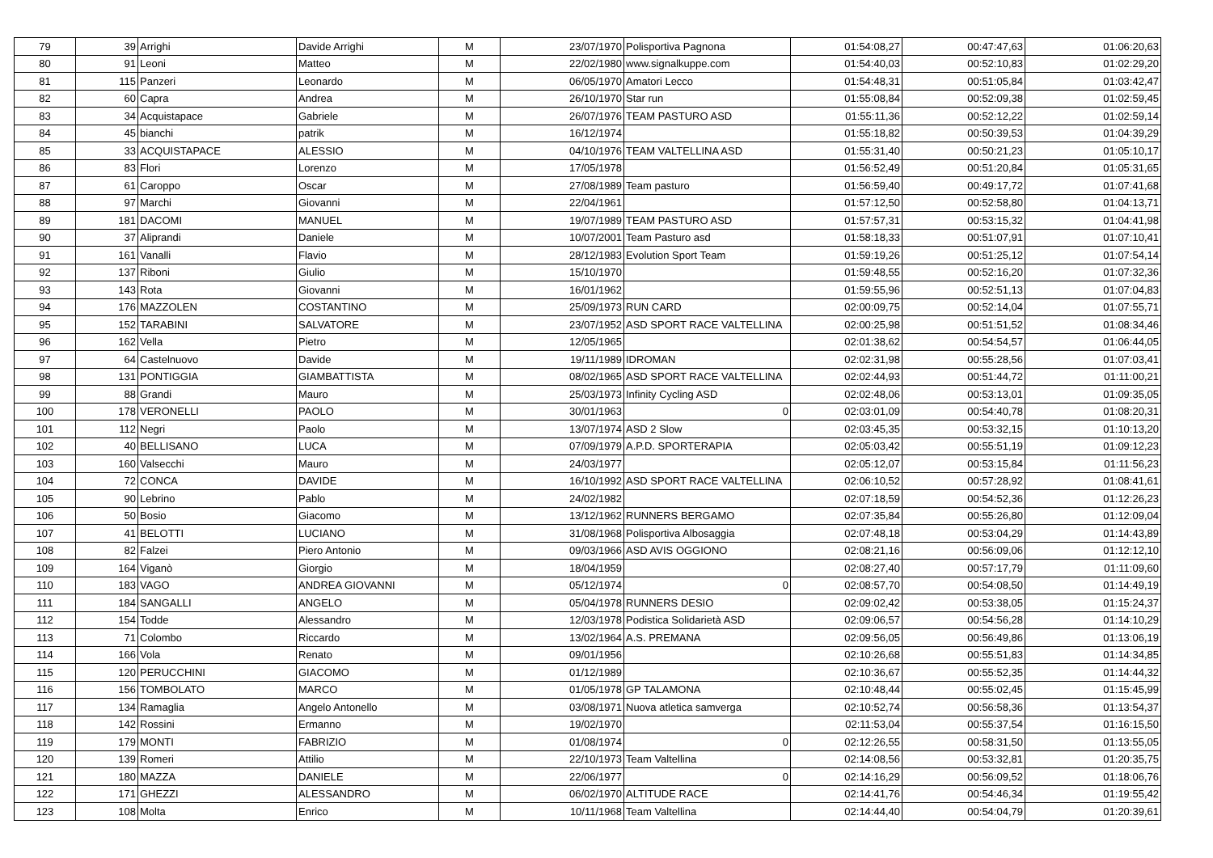| 79 | 39 | Arrighi | Davide Arrighi | M | 23/07/1970 | Polisportiva Pagnona | 01:54:08,27 | 00:47:47,63 | 01:06:20,63 |
| 80 | 91 | Leoni | Matteo | M | 22/02/1980 | www.signalkuppe.com | 01:54:40,03 | 00:52:10,83 | 01:02:29,20 |
| 81 | 115 | Panzeri | Leonardo | M | 06/05/1970 | Amatori Lecco | 01:54:48,31 | 00:51:05,84 | 01:03:42,47 |
| 82 | 60 | Capra | Andrea | M | 26/10/1970 | Star run | 01:55:08,84 | 00:52:09,38 | 01:02:59,45 |
| 83 | 34 | Acquistapace | Gabriele | M | 26/07/1976 | TEAM PASTURO ASD | 01:55:11,36 | 00:52:12,22 | 01:02:59,14 |
| 84 | 45 | bianchi | patrik | M | 16/12/1974 | | 01:55:18,82 | 00:50:39,53 | 01:04:39,29 |
| 85 | 33 | ACQUISTAPACE | ALESSIO | M | 04/10/1976 | TEAM VALTELLINA ASD | 01:55:31,40 | 00:50:21,23 | 01:05:10,17 |
| 86 | 83 | Flori | Lorenzo | M | 17/05/1978 | | 01:56:52,49 | 00:51:20,84 | 01:05:31,65 |
| 87 | 61 | Caroppo | Oscar | M | 27/08/1989 | Team pasturo | 01:56:59,40 | 00:49:17,72 | 01:07:41,68 |
| 88 | 97 | Marchi | Giovanni | M | 22/04/1961 | | 01:57:12,50 | 00:52:58,80 | 01:04:13,71 |
| 89 | 181 | DACOMI | MANUEL | M | 19/07/1989 | TEAM PASTURO ASD | 01:57:57,31 | 00:53:15,32 | 01:04:41,98 |
| 90 | 37 | Aliprandi | Daniele | M | 10/07/2001 | Team Pasturo asd | 01:58:18,33 | 00:51:07,91 | 01:07:10,41 |
| 91 | 161 | Vanalli | Flavio | M | 28/12/1983 | Evolution Sport Team | 01:59:19,26 | 00:51:25,12 | 01:07:54,14 |
| 92 | 137 | Riboni | Giulio | M | 15/10/1970 | | 01:59:48,55 | 00:52:16,20 | 01:07:32,36 |
| 93 | 143 | Rota | Giovanni | M | 16/01/1962 | | 01:59:55,96 | 00:52:51,13 | 01:07:04,83 |
| 94 | 176 | MAZZOLEN | COSTANTINO | M | 25/09/1973 | RUN CARD | 02:00:09,75 | 00:52:14,04 | 01:07:55,71 |
| 95 | 152 | TARABINI | SALVATORE | M | 23/07/1952 | ASD SPORT RACE VALTELLINA | 02:00:25,98 | 00:51:51,52 | 01:08:34,46 |
| 96 | 162 | Vella | Pietro | M | 12/05/1965 | | 02:01:38,62 | 00:54:54,57 | 01:06:44,05 |
| 97 | 64 | Castelnuovo | Davide | M | 19/11/1989 | IDROMAN | 02:02:31,98 | 00:55:28,56 | 01:07:03,41 |
| 98 | 131 | PONTIGGIA | GIAMBATTISTA | M | 08/02/1965 | ASD SPORT RACE VALTELLINA | 02:02:44,93 | 00:51:44,72 | 01:11:00,21 |
| 99 | 88 | Grandi | Mauro | M | 25/03/1973 | Infinity Cycling ASD | 02:02:48,06 | 00:53:13,01 | 01:09:35,05 |
| 100 | 178 | VERONELLI | PAOLO | M | 30/01/1963 | 0 | 02:03:01,09 | 00:54:40,78 | 01:08:20,31 |
| 101 | 112 | Negri | Paolo | M | 13/07/1974 | ASD 2 Slow | 02:03:45,35 | 00:53:32,15 | 01:10:13,20 |
| 102 | 40 | BELLISANO | LUCA | M | 07/09/1979 | A.P.D. SPORTERAPIA | 02:05:03,42 | 00:55:51,19 | 01:09:12,23 |
| 103 | 160 | Valsecchi | Mauro | M | 24/03/1977 | | 02:05:12,07 | 00:53:15,84 | 01:11:56,23 |
| 104 | 72 | CONCA | DAVIDE | M | 16/10/1992 | ASD SPORT RACE VALTELLINA | 02:06:10,52 | 00:57:28,92 | 01:08:41,61 |
| 105 | 90 | Lebrino | Pablo | M | 24/02/1982 | | 02:07:18,59 | 00:54:52,36 | 01:12:26,23 |
| 106 | 50 | Bosio | Giacomo | M | 13/12/1962 | RUNNERS BERGAMO | 02:07:35,84 | 00:55:26,80 | 01:12:09,04 |
| 107 | 41 | BELOTTI | LUCIANO | M | 31/08/1968 | Polisportiva Albosaggia | 02:07:48,18 | 00:53:04,29 | 01:14:43,89 |
| 108 | 82 | Falzei | Piero Antonio | M | 09/03/1966 | ASD AVIS OGGIONO | 02:08:21,16 | 00:56:09,06 | 01:12:12,10 |
| 109 | 164 | Viganò | Giorgio | M | 18/04/1959 | | 02:08:27,40 | 00:57:17,79 | 01:11:09,60 |
| 110 | 183 | VAGO | ANDREA GIOVANNI | M | 05/12/1974 | 0 | 02:08:57,70 | 00:54:08,50 | 01:14:49,19 |
| 111 | 184 | SANGALLI | ANGELO | M | 05/04/1978 | RUNNERS DESIO | 02:09:02,42 | 00:53:38,05 | 01:15:24,37 |
| 112 | 154 | Todde | Alessandro | M | 12/03/1978 | Podistica Solidarietà ASD | 02:09:06,57 | 00:54:56,28 | 01:14:10,29 |
| 113 | 71 | Colombo | Riccardo | M | 13/02/1964 | A.S. PREMANA | 02:09:56,05 | 00:56:49,86 | 01:13:06,19 |
| 114 | 166 | Vola | Renato | M | 09/01/1956 | | 02:10:26,68 | 00:55:51,83 | 01:14:34,85 |
| 115 | 120 | PERUCCHINI | GIACOMO | M | 01/12/1989 | | 02:10:36,67 | 00:55:52,35 | 01:14:44,32 |
| 116 | 156 | TOMBOLATO | MARCO | M | 01/05/1978 | GP TALAMONA | 02:10:48,44 | 00:55:02,45 | 01:15:45,99 |
| 117 | 134 | Ramaglia | Angelo Antonello | M | 03/08/1971 | Nuova atletica samverga | 02:10:52,74 | 00:56:58,36 | 01:13:54,37 |
| 118 | 142 | Rossini | Ermanno | M | 19/02/1970 | | 02:11:53,04 | 00:55:37,54 | 01:16:15,50 |
| 119 | 179 | MONTI | FABRIZIO | M | 01/08/1974 | 0 | 02:12:26,55 | 00:58:31,50 | 01:13:55,05 |
| 120 | 139 | Romeri | Attilio | M | 22/10/1973 | Team Valtellina | 02:14:08,56 | 00:53:32,81 | 01:20:35,75 |
| 121 | 180 | MAZZA | DANIELE | M | 22/06/1977 | 0 | 02:14:16,29 | 00:56:09,52 | 01:18:06,76 |
| 122 | 171 | GHEZZI | ALESSANDRO | M | 06/02/1970 | ALTITUDE RACE | 02:14:41,76 | 00:54:46,34 | 01:19:55,42 |
| 123 | 108 | Molta | Enrico | M | 10/11/1968 | Team Valtellina | 02:14:44,40 | 00:54:04,79 | 01:20:39,61 |